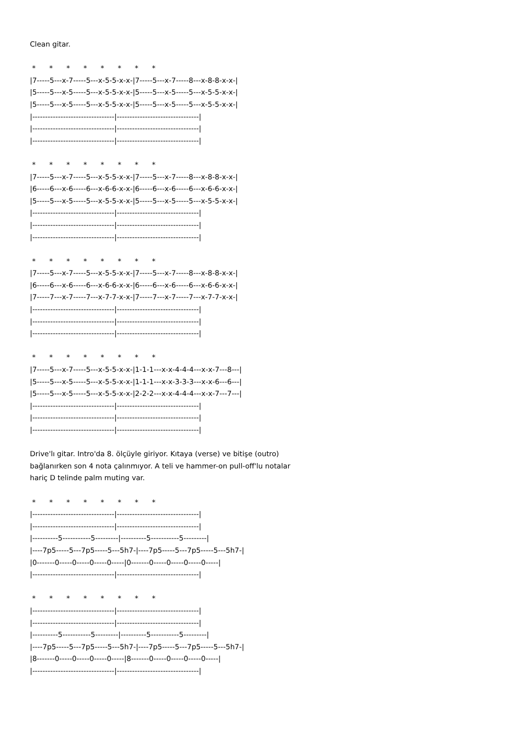Clean gitar.
 *      *      *      *      *      *      *      *
|7-----5---x-7-----5---x-5-5-x-x-|7-----5---x-7-----8---x-8-8-x-x-|
|5-----5---x-5-----5---x-5-5-x-x-|5-----5---x-5-----5---x-5-5-x-x-|
|5-----5---x-5-----5---x-5-5-x-x-|5-----5---x-5-----5---x-5-5-x-x-|
|--------------------------------|--------------------------------|
|--------------------------------|--------------------------------|
|--------------------------------|--------------------------------|

 *      *      *      *      *      *      *      *
|7-----5---x-7-----5---x-5-5-x-x-|7-----5---x-7-----8---x-8-8-x-x-|
|6-----6---x-6-----6---x-6-6-x-x-|6-----6---x-6-----6---x-6-6-x-x-|
|5-----5---x-5-----5---x-5-5-x-x-|5-----5---x-5-----5---x-5-5-x-x-|
|--------------------------------|--------------------------------|
|--------------------------------|--------------------------------|
|--------------------------------|--------------------------------|

 *      *      *      *      *      *      *      *
|7-----5---x-7-----5---x-5-5-x-x-|7-----5---x-7-----8---x-8-8-x-x-|
|6-----6---x-6-----6---x-6-6-x-x-|6-----6---x-6-----6---x-6-6-x-x-|
|7-----7---x-7-----7---x-7-7-x-x-|7-----7---x-7-----7---x-7-7-x-x-|
|--------------------------------|--------------------------------|
|--------------------------------|--------------------------------|
|--------------------------------|--------------------------------|

 *      *      *      *      *      *      *      *
|7-----5---x-7-----5---x-5-5-x-x-|1-1-1---x-x-4-4-4---x-x-7---8---|
|5-----5---x-5-----5---x-5-5-x-x-|1-1-1---x-x-3-3-3---x-x-6---6---|
|5-----5---x-5-----5---x-5-5-x-x-|2-2-2---x-x-4-4-4---x-x-7---7---|
|--------------------------------|--------------------------------|
|--------------------------------|--------------------------------|
|--------------------------------|--------------------------------|
Drive'lı gitar. Intro'da 8. ölçüyle giriyor. Kıtaya (verse) ve bitişe (outro)
bağlanırken son 4 nota çalınmıyor. A teli ve hammer-on pull-off'lu notalar
hariç D telinde palm muting var.
 *      *      *      *      *      *      *      *
|--------------------------------|--------------------------------|
|--------------------------------|--------------------------------|
|----------5-----------5---------|----------5-----------5---------|
|----7p5-----5---7p5-----5---5h7-|----7p5-----5---7p5-----5---5h7-|
|0-------0-----0-----0-----0-----|0-------0-----0-----0-----0-----|
|--------------------------------|--------------------------------|

 *      *      *      *      *      *      *      *
|--------------------------------|--------------------------------|
|--------------------------------|--------------------------------|
|----------5-----------5---------|----------5-----------5---------|
|----7p5-----5---7p5-----5---5h7-|----7p5-----5---7p5-----5---5h7-|
|8-------0-----0-----0-----0-----|8-------0-----0-----0-----0-----|
|--------------------------------|--------------------------------|